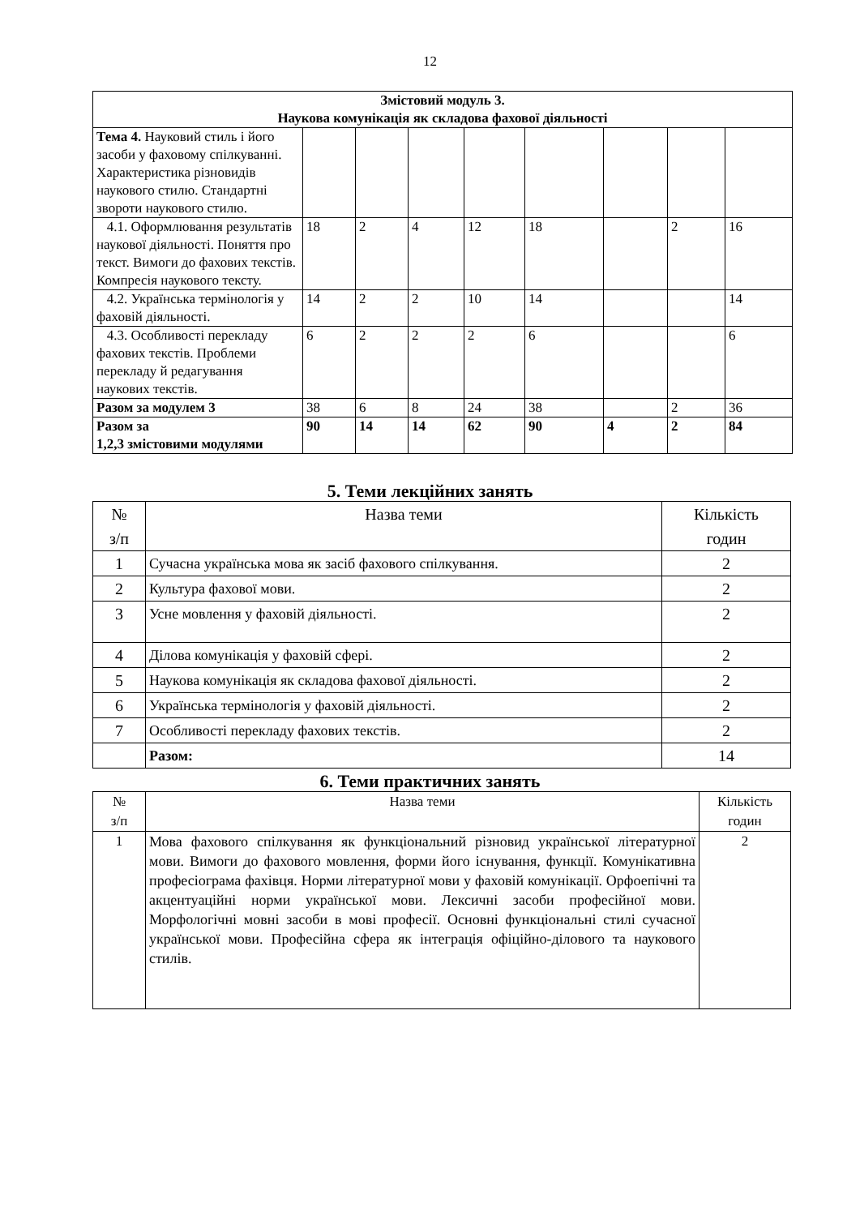12
| Змістовий модуль 3. Наукова комунікація як складова фахової діяльності | | | | | | | | |
| --- | --- | --- | --- | --- | --- | --- | --- | --- |
| Тема 4. Науковий стиль і його засоби у фаховому спілкуванні. Характеристика різновидів наукового стилю. Стандартні звороти наукового стилю. | | | | | | | | |
| 4.1. Оформлювання результатів наукової діяльності. Поняття про текст. Вимоги до фахових текстів. Компресія наукового тексту. | 18 | 2 | 4 | 12 | 18 | | 2 | 16 |
| 4.2. Українська термінологія у фаховій діяльності. | 14 | 2 | 2 | 10 | 14 | | | 14 |
| 4.3. Особливості перекладу фахових текстів. Проблеми перекладу й редагування наукових текстів. | 6 | 2 | 2 | 2 | 6 | | | 6 |
| Разом за модулем 3 | 38 | 6 | 8 | 24 | 38 | | 2 | 36 |
| Разом за 1,2,3 змістовими модулями | 90 | 14 | 14 | 62 | 90 | 4 | 2 | 84 |
5. Теми лекційних занять
| № з/п | Назва теми | Кількість годин |
| 1 | Сучасна українська мова як засіб фахового спілкування. | 2 |
| 2 | Культура фахової мови. | 2 |
| 3 | Усне мовлення у фаховій діяльності. | 2 |
| 4 | Ділова комунікація у фаховій сфері. | 2 |
| 5 | Наукова комунікація як складова фахової діяльності. | 2 |
| 6 | Українська термінологія у фаховій діяльності. | 2 |
| 7 | Особливості перекладу фахових текстів. | 2 |
| | Разом: | 14 |
6. Теми практичних занять
| № з/п | Назва теми | Кількість годин |
| 1 | Мова фахового спілкування як функціональний різновид української літературної мови. Вимоги до фахового мовлення, форми його існування, функції. Комунікативна професіограма фахівця. Норми літературної мови у фаховій комунікації. Орфоепічні та акцентуаційні норми української мови. Лексичні засоби професійної мови. Морфологічні мовні засоби в мові професії. Основні функціональні стилі сучасної української мови. Професійна сфера як інтеграція офіційно-ділового та наукового стилів. | 2 |